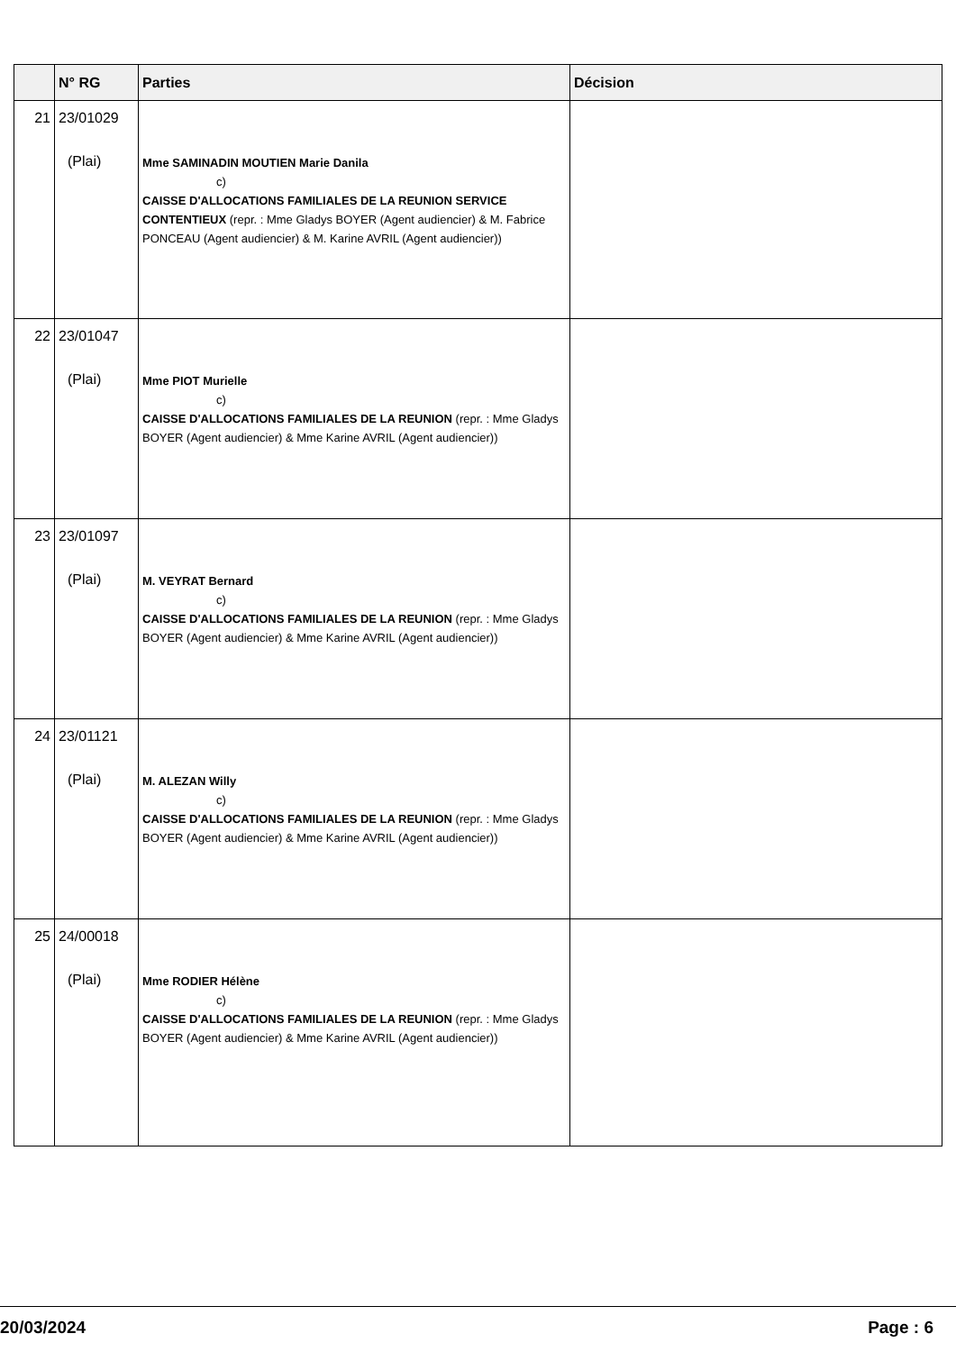| | N° RG | Parties | Décision |
| --- | --- | --- | --- |
| 21 | 23/01029 (Plai) | Mme SAMINADIN MOUTIEN Marie Danila c) CAISSE D'ALLOCATIONS FAMILIALES DE LA REUNION SERVICE CONTENTIEUX (repr. : Mme Gladys BOYER (Agent audiencier) & M. Fabrice PONCEAU (Agent audiencier) & M. Karine AVRIL (Agent audiencier)) | |
| 22 | 23/01047 (Plai) | Mme PIOT Murielle c) CAISSE D'ALLOCATIONS FAMILIALES DE LA REUNION (repr. : Mme Gladys BOYER (Agent audiencier) & Mme Karine AVRIL (Agent audiencier)) | |
| 23 | 23/01097 (Plai) | M. VEYRAT Bernard c) CAISSE D'ALLOCATIONS FAMILIALES DE LA REUNION (repr. : Mme Gladys BOYER (Agent audiencier) & Mme Karine AVRIL (Agent audiencier)) | |
| 24 | 23/01121 (Plai) | M. ALEZAN Willy c) CAISSE D'ALLOCATIONS FAMILIALES DE LA REUNION (repr. : Mme Gladys BOYER (Agent audiencier) & Mme Karine AVRIL (Agent audiencier)) | |
| 25 | 24/00018 (Plai) | Mme RODIER Hélène c) CAISSE D'ALLOCATIONS FAMILIALES DE LA REUNION (repr. : Mme Gladys BOYER (Agent audiencier) & Mme Karine AVRIL (Agent audiencier)) | |
20/03/2024 Page : 6